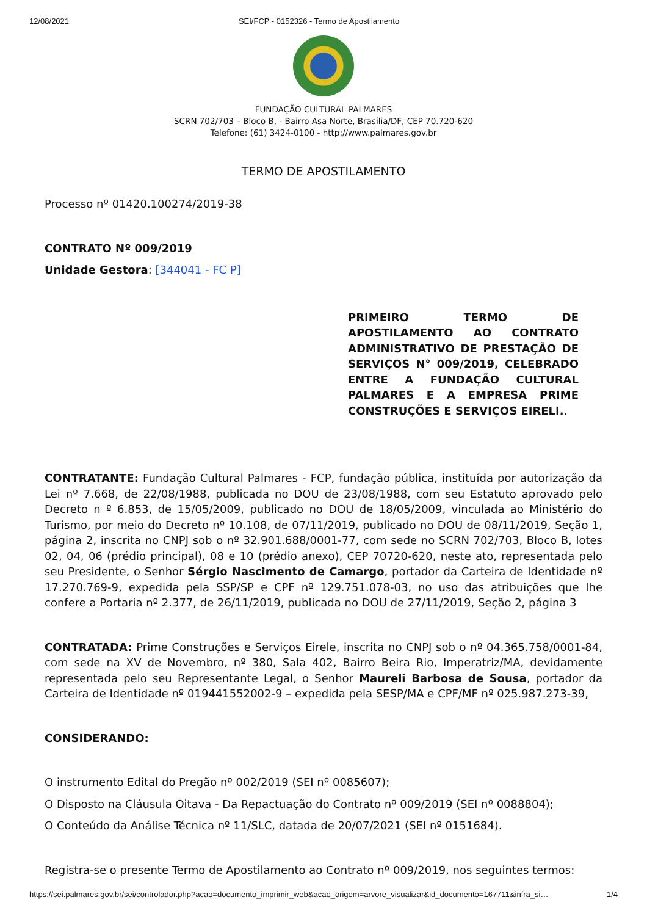12/08/2021 SEI/FCP - 0152326 - Termo de Apostilamento
FUNDAÇÃO CULTURAL PALMARES
SCRN 702/703 – Bloco B, - Bairro Asa Norte, Brasília/DF, CEP 70.720-620
Telefone: (61) 3424-0100 - http://www.palmares.gov.br
TERMO DE APOSTILAMENTO
Processo nº 01420.100274/2019-38
CONTRATO Nº 009/2019
Unidade Gestora: [344041 - FC P]
PRIMEIRO TERMO DE APOSTILAMENTO AO CONTRATO ADMINISTRATIVO DE PRESTAÇÃO DE SERVIÇOS N° 009/2019, CELEBRADO ENTRE A FUNDAÇÃO CULTURAL PALMARES E A EMPRESA PRIME CONSTRUÇÕES E SERVIÇOS EIRELI..
CONTRATANTE: Fundação Cultural Palmares - FCP, fundação pública, instituída por autorização da Lei nº 7.668, de 22/08/1988, publicada no DOU de 23/08/1988, com seu Estatuto aprovado pelo Decreto n º 6.853, de 15/05/2009, publicado no DOU de 18/05/2009, vinculada ao Ministério do Turismo, por meio do Decreto nº 10.108, de 07/11/2019, publicado no DOU de 08/11/2019, Seção 1, página 2, inscrita no CNPJ sob o nº 32.901.688/0001-77, com sede no SCRN 702/703, Bloco B, lotes 02, 04, 06 (prédio principal), 08 e 10 (prédio anexo), CEP 70720-620, neste ato, representada pelo seu Presidente, o Senhor Sérgio Nascimento de Camargo, portador da Carteira de Identidade nº 17.270.769-9, expedida pela SSP/SP e CPF nº 129.751.078-03, no uso das atribuições que lhe confere a Portaria nº 2.377, de 26/11/2019, publicada no DOU de 27/11/2019, Seção 2, página 3
CONTRATADA: Prime Construções e Serviços Eirele, inscrita no CNPJ sob o nº 04.365.758/0001-84, com sede na XV de Novembro, nº 380, Sala 402, Bairro Beira Rio, Imperatriz/MA, devidamente representada pelo seu Representante Legal, o Senhor Maureli Barbosa de Sousa, portador da Carteira de Identidade nº 019441552002-9 – expedida pela SESP/MA e CPF/MF nº 025.987.273-39,
CONSIDERANDO:
O instrumento Edital do Pregão nº 002/2019 (SEI nº 0085607);
O Disposto na Cláusula Oitava - Da Repactuação do Contrato nº 009/2019 (SEI nº 0088804);
O Conteúdo da Análise Técnica nº 11/SLC, datada de 20/07/2021 (SEI nº 0151684).
Registra-se o presente Termo de Apostilamento ao Contrato nº 009/2019, nos seguintes termos:
https://sei.palmares.gov.br/sei/controlador.php?acao=documento_imprimir_web&acao_origem=arvore_visualizar&id_documento=167711&infra_si… 1/4